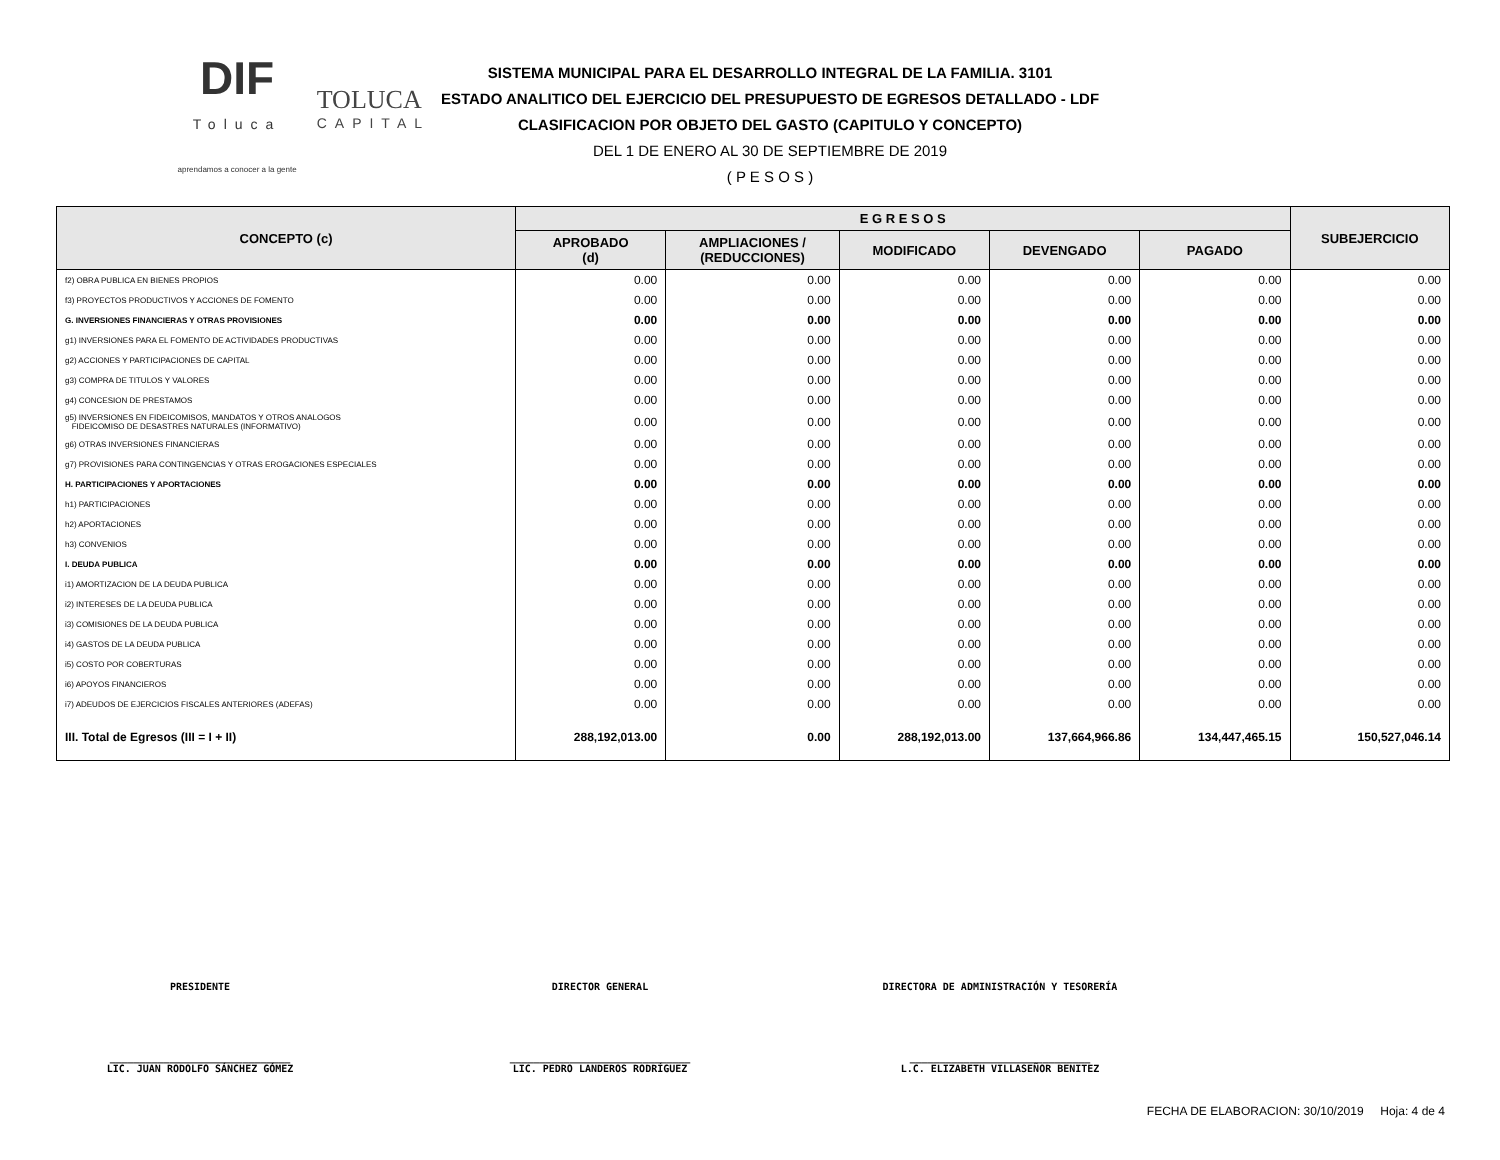DIF
Toluca
aprendamos a conocer a la gente
TOLUCA
CAPITAL
SISTEMA MUNICIPAL PARA EL DESARROLLO INTEGRAL DE LA FAMILIA. 3101
ESTADO ANALITICO DEL EJERCICIO DEL PRESUPUESTO DE EGRESOS DETALLADO - LDF
CLASIFICACION POR OBJETO DEL GASTO (CAPITULO Y CONCEPTO)
DEL 1 DE ENERO AL 30 DE SEPTIEMBRE DE 2019
( P E S O S )
| CONCEPTO (c) | E G R E S O S | | | | | SUBEJERCICIO |
| --- | --- | --- | --- | --- | --- | --- |
| | APROBADO (d) | AMPLIACIONES / (REDUCCIONES) | MODIFICADO | DEVENGADO | PAGADO | |
| f2) OBRA PUBLICA EN BIENES PROPIOS | 0.00 | 0.00 | 0.00 | 0.00 | 0.00 | 0.00 |
| f3) PROYECTOS PRODUCTIVOS Y ACCIONES DE FOMENTO | 0.00 | 0.00 | 0.00 | 0.00 | 0.00 | 0.00 |
| G. INVERSIONES FINANCIERAS Y OTRAS PROVISIONES | 0.00 | 0.00 | 0.00 | 0.00 | 0.00 | 0.00 |
| g1) INVERSIONES PARA EL FOMENTO DE ACTIVIDADES PRODUCTIVAS | 0.00 | 0.00 | 0.00 | 0.00 | 0.00 | 0.00 |
| g2) ACCIONES Y PARTICIPACIONES DE CAPITAL | 0.00 | 0.00 | 0.00 | 0.00 | 0.00 | 0.00 |
| g3) COMPRA DE TITULOS Y VALORES | 0.00 | 0.00 | 0.00 | 0.00 | 0.00 | 0.00 |
| g4) CONCESION DE PRESTAMOS | 0.00 | 0.00 | 0.00 | 0.00 | 0.00 | 0.00 |
| g5) INVERSIONES EN FIDEICOMISOS, MANDATOS Y OTROS ANALOGOS FIDEICOMISO DE DESASTRES NATURALES (INFORMATIVO) | 0.00 | 0.00 | 0.00 | 0.00 | 0.00 | 0.00 |
| g6) OTRAS INVERSIONES FINANCIERAS | 0.00 | 0.00 | 0.00 | 0.00 | 0.00 | 0.00 |
| g7) PROVISIONES PARA CONTINGENCIAS Y OTRAS EROGACIONES ESPECIALES | 0.00 | 0.00 | 0.00 | 0.00 | 0.00 | 0.00 |
| H. PARTICIPACIONES Y APORTACIONES | 0.00 | 0.00 | 0.00 | 0.00 | 0.00 | 0.00 |
| h1) PARTICIPACIONES | 0.00 | 0.00 | 0.00 | 0.00 | 0.00 | 0.00 |
| h2) APORTACIONES | 0.00 | 0.00 | 0.00 | 0.00 | 0.00 | 0.00 |
| h3) CONVENIOS | 0.00 | 0.00 | 0.00 | 0.00 | 0.00 | 0.00 |
| I. DEUDA PUBLICA | 0.00 | 0.00 | 0.00 | 0.00 | 0.00 | 0.00 |
| i1) AMORTIZACION DE LA DEUDA PUBLICA | 0.00 | 0.00 | 0.00 | 0.00 | 0.00 | 0.00 |
| i2) INTERESES DE LA DEUDA PUBLICA | 0.00 | 0.00 | 0.00 | 0.00 | 0.00 | 0.00 |
| i3) COMISIONES DE LA DEUDA PUBLICA | 0.00 | 0.00 | 0.00 | 0.00 | 0.00 | 0.00 |
| i4) GASTOS DE LA DEUDA PUBLICA | 0.00 | 0.00 | 0.00 | 0.00 | 0.00 | 0.00 |
| i5) COSTO POR COBERTURAS | 0.00 | 0.00 | 0.00 | 0.00 | 0.00 | 0.00 |
| i6) APOYOS FINANCIEROS | 0.00 | 0.00 | 0.00 | 0.00 | 0.00 | 0.00 |
| i7) ADEUDOS DE EJERCICIOS FISCALES ANTERIORES (ADEFAS) | 0.00 | 0.00 | 0.00 | 0.00 | 0.00 | 0.00 |
| III. Total de Egresos (III = I + II) | 288,192,013.00 | 0.00 | 288,192,013.00 | 137,664,966.86 | 134,447,465.15 | 150,527,046.14 |
PRESIDENTE DIRECTOR GENERAL DIRECTORA DE ADMINISTRACIÓN Y TESORERÍA
______________________________
LIC. JUAN RODOLFO SÁNCHEZ GÓMEZ
______________________________
LIC. PEDRO LANDEROS RODRÍGUEZ
______________________________
L.C. ELIZABETH VILLASEÑOR BENITEZ
FECHA DE ELABORACION: 30/10/2019 Hoja: 4 de 4